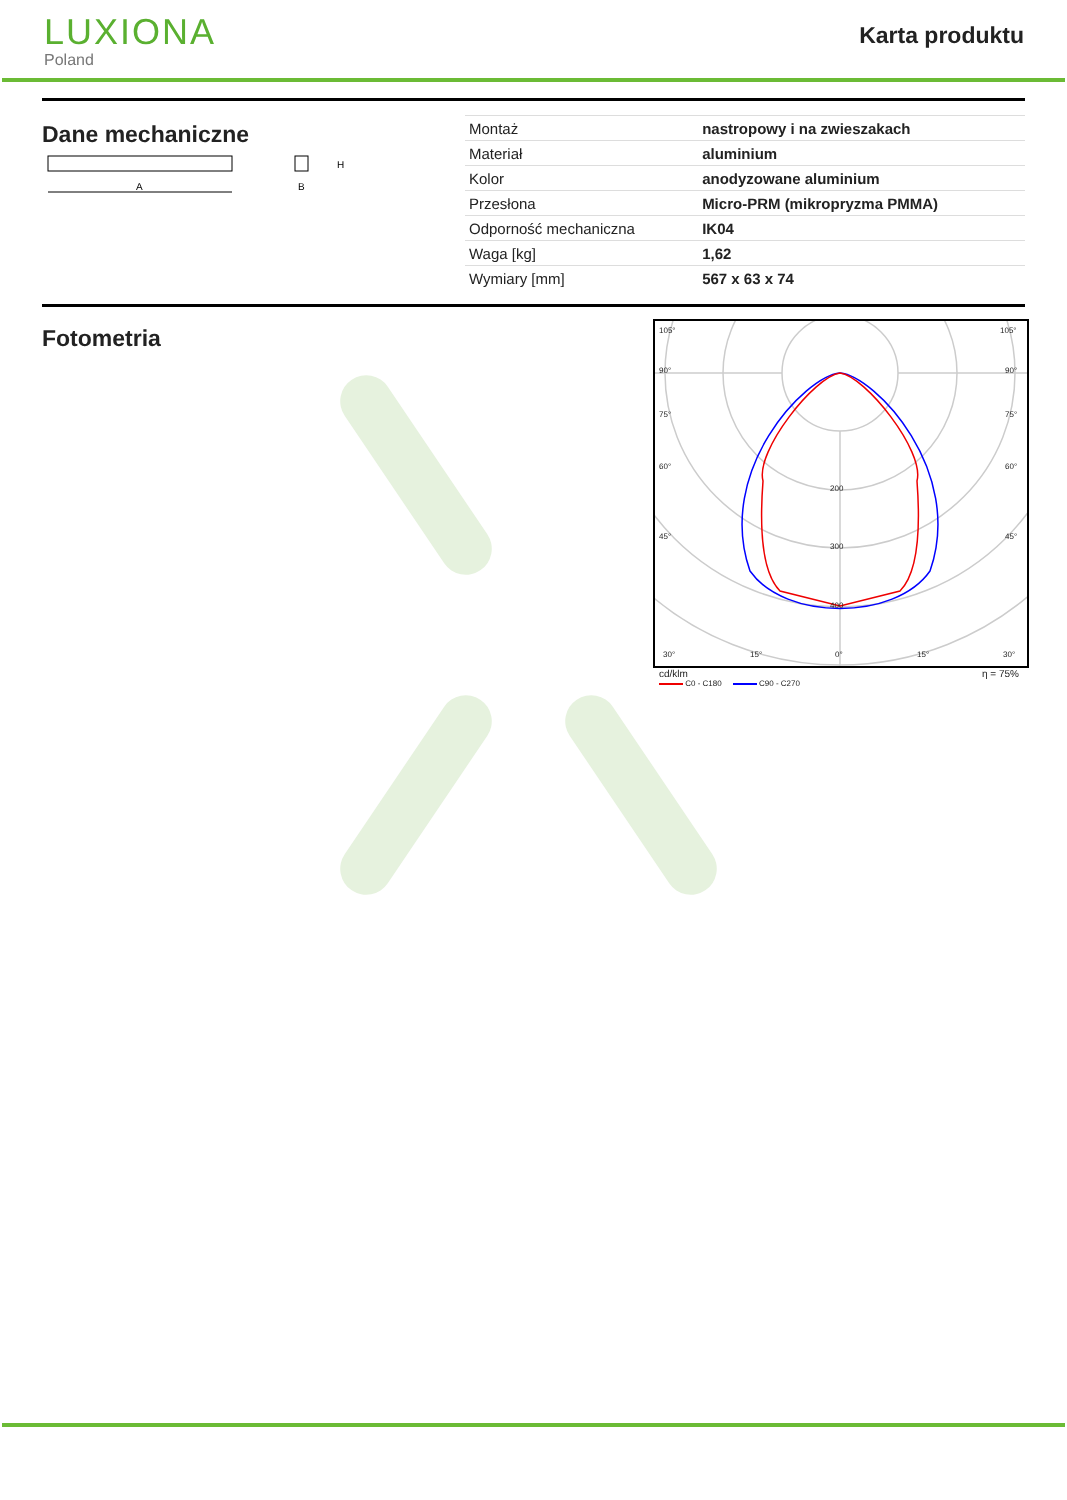LUXIONA
Poland
Karta produktu
Dane mechaniczne
A
H
B
| Montaż | nastropowy i na zwieszakach |
| Materiał | aluminium |
| Kolor | anodyzowane aluminium |
| Przesłona | Micro-PRM (mikropryzma PMMA) |
| Odporność mechaniczna | IK04 |
| Waga [kg] | 1,62 |
| Wymiary [mm] | 567 x 63 x 74 |
Fotometria
105°
105°
90°
90°
75°
75°
60°
60°
45°
45°
200
300
400
30°
15°
0°
15°
30°
cd/klm η = 75%
C0 - C180 C90 - C270